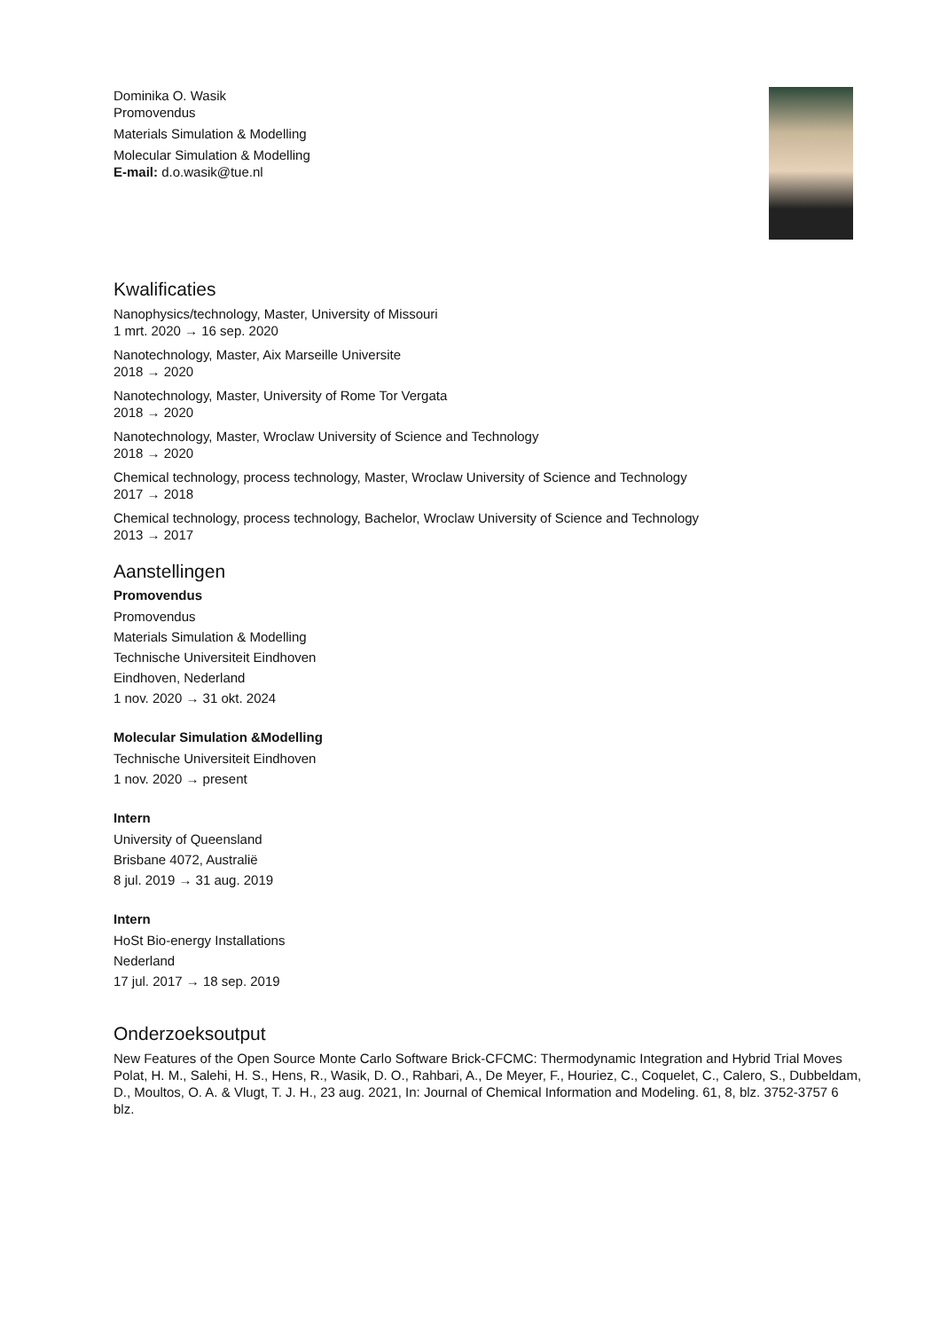Dominika O. Wasik
Promovendus
Materials Simulation & Modelling
Molecular Simulation & Modelling
E-mail: d.o.wasik@tue.nl
Kwalificaties
Nanophysics/technology, Master, University of Missouri
1 mrt. 2020 → 16 sep. 2020
Nanotechnology, Master, Aix Marseille Universite
2018 → 2020
Nanotechnology, Master, University of Rome Tor Vergata
2018 → 2020
Nanotechnology, Master, Wroclaw University of Science and Technology
2018 → 2020
Chemical technology, process technology, Master, Wroclaw University of Science and Technology
2017 → 2018
Chemical technology, process technology, Bachelor, Wroclaw University of Science and Technology
2013 → 2017
Aanstellingen
Promovendus
Promovendus
Materials Simulation & Modelling
Technische Universiteit Eindhoven
Eindhoven, Nederland
1 nov. 2020 → 31 okt. 2024
Molecular Simulation &Modelling
Technische Universiteit Eindhoven
1 nov. 2020 → present
Intern
University of Queensland
Brisbane 4072, Australië
8 jul. 2019 → 31 aug. 2019
Intern
HoSt Bio-energy Installations
Nederland
17 jul. 2017 → 18 sep. 2019
Onderzoeksoutput
New Features of the Open Source Monte Carlo Software Brick-CFCMC: Thermodynamic Integration and Hybrid Trial Moves
Polat, H. M., Salehi, H. S., Hens, R., Wasik, D. O., Rahbari, A., De Meyer, F., Houriez, C., Coquelet, C., Calero, S., Dubbeldam, D., Moultos, O. A. & Vlugt, T. J. H., 23 aug. 2021, In: Journal of Chemical Information and Modeling. 61, 8, blz. 3752-3757 6 blz.